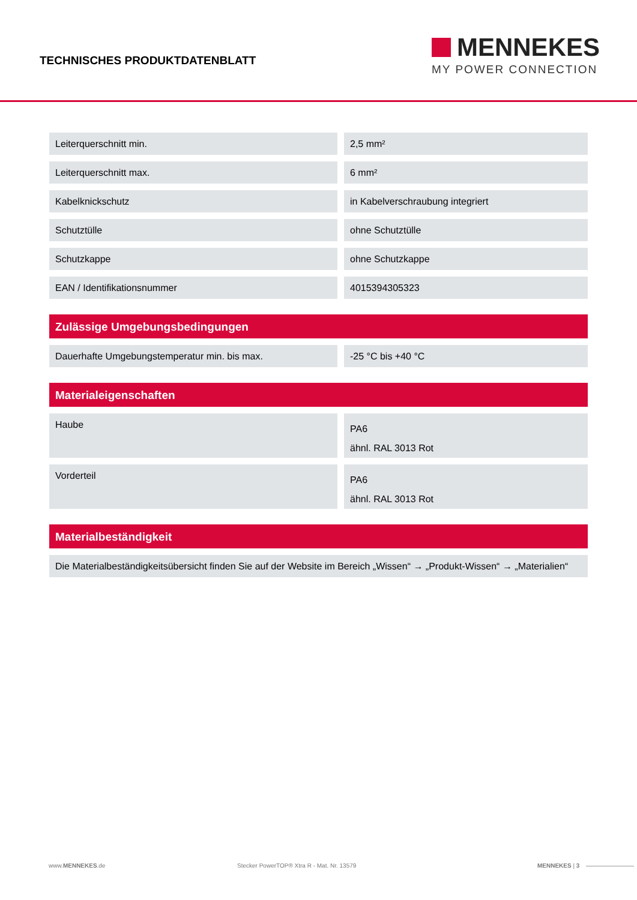TECHNISCHES PRODUKTDATENBLATT
MENNEKES
MY POWER CONNECTION
| Leiterquerschnitt min. | 2,5 mm² |
| Leiterquerschnitt max. | 6 mm² |
| Kabelknickschutz | in Kabelverschraubung integriert |
| Schutztülle | ohne Schutztülle |
| Schutzkappe | ohne Schutzkappe |
| EAN / Identifikationsnummer | 4015394305323 |
Zulässige Umgebungsbedingungen
| Dauerhafte Umgebungstemperatur min. bis max. | -25 °C bis +40 °C |
Materialeigenschaften
| Haube | PA6 ähnl. RAL 3013 Rot |
| Vorderteil | PA6 ähnl. RAL 3013 Rot |
Materialbeständigkeit
| Die Materialbeständigkeitsübersicht finden Sie auf der Website im Bereich „Wissen“ → „Produkt-Wissen“ → „Materialien“ |
www.MENNEKES.de Stecker PowerTOP® Xtra R - Mat. Nr. 13579 MENNEKES | 3